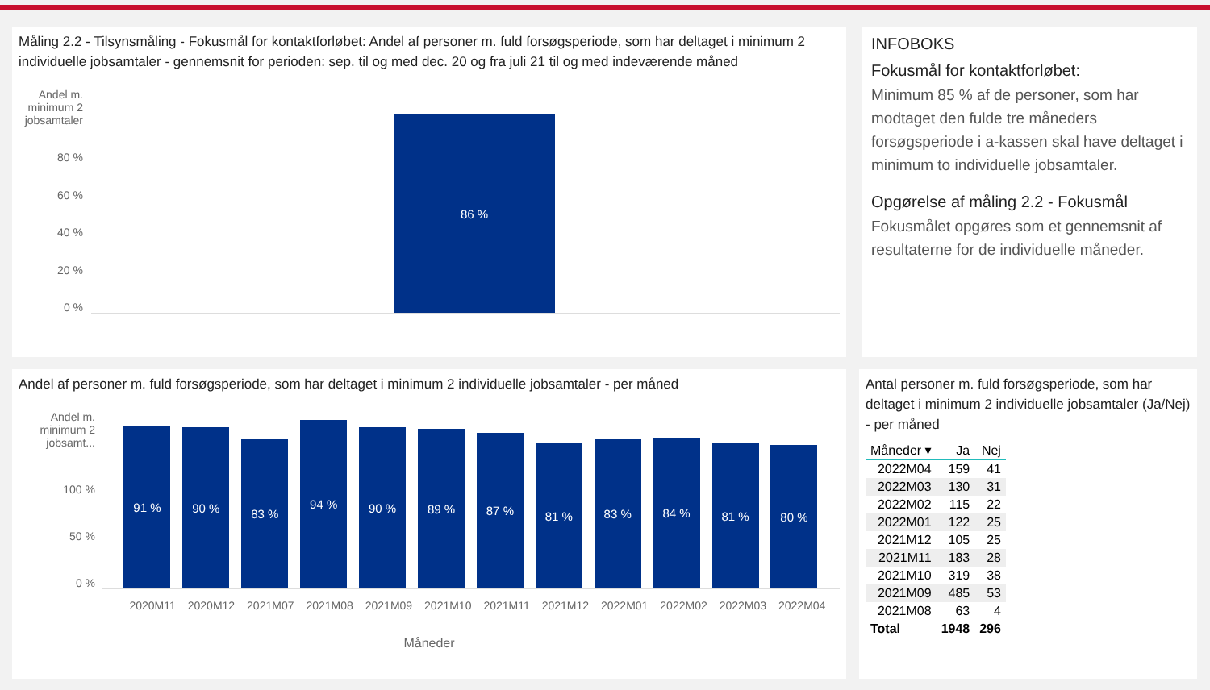Måling 2.2 - Tilsynsmåling - Fokusmål for kontaktforløbet: Andel af personer m. fuld forsøgsperiode, som har deltaget i minimum 2 individuelle jobsamtaler - gennemsnit for perioden: sep. til og med dec. 20 og fra juli 21 til og med indeværende måned
Andel m. minimum 2 jobsamtaler
80 %
60 %
40 %
20 %
0 %
86 %
INFOBOKS
Fokusmål for kontaktforløbet:
Minimum 85 % af de personer, som har modtaget den fulde tre måneders forsøgsperiode i a-kassen skal have deltaget i minimum to individuelle jobsamtaler.
Opgørelse af måling 2.2 - Fokusmål
Fokusmålet opgøres som et gennemsnit af resultaterne for de individuelle måneder.
Andel af personer m. fuld forsøgsperiode, som har deltaget i minimum 2 individuelle jobsamtaler - per måned
Andel m. minimum 2 jobsamt...
100 %
50 %
0 %
91 %
90 %
83 %
94 %
90 %
89 %
87 %
81 %
83 %
84 %
81 %
80 %
2020M11 2020M12 2021M07 2021M08 2021M09 2021M10 2021M11 2021M12 2022M01 2022M02 2022M03 2022M04
Måneder
Antal personer m. fuld forsøgsperiode, som har deltaget i minimum 2 individuelle jobsamtaler (Ja/Nej) - per måned
| Måneder ▾ | Ja | Nej |
| --- | --- | --- |
| 2022M04 | 159 | 41 |
| 2022M03 | 130 | 31 |
| 2022M02 | 115 | 22 |
| 2022M01 | 122 | 25 |
| 2021M12 | 105 | 25 |
| 2021M11 | 183 | 28 |
| 2021M10 | 319 | 38 |
| 2021M09 | 485 | 53 |
| 2021M08 | 63 | 4 |
| Total | 1948 | 296 |